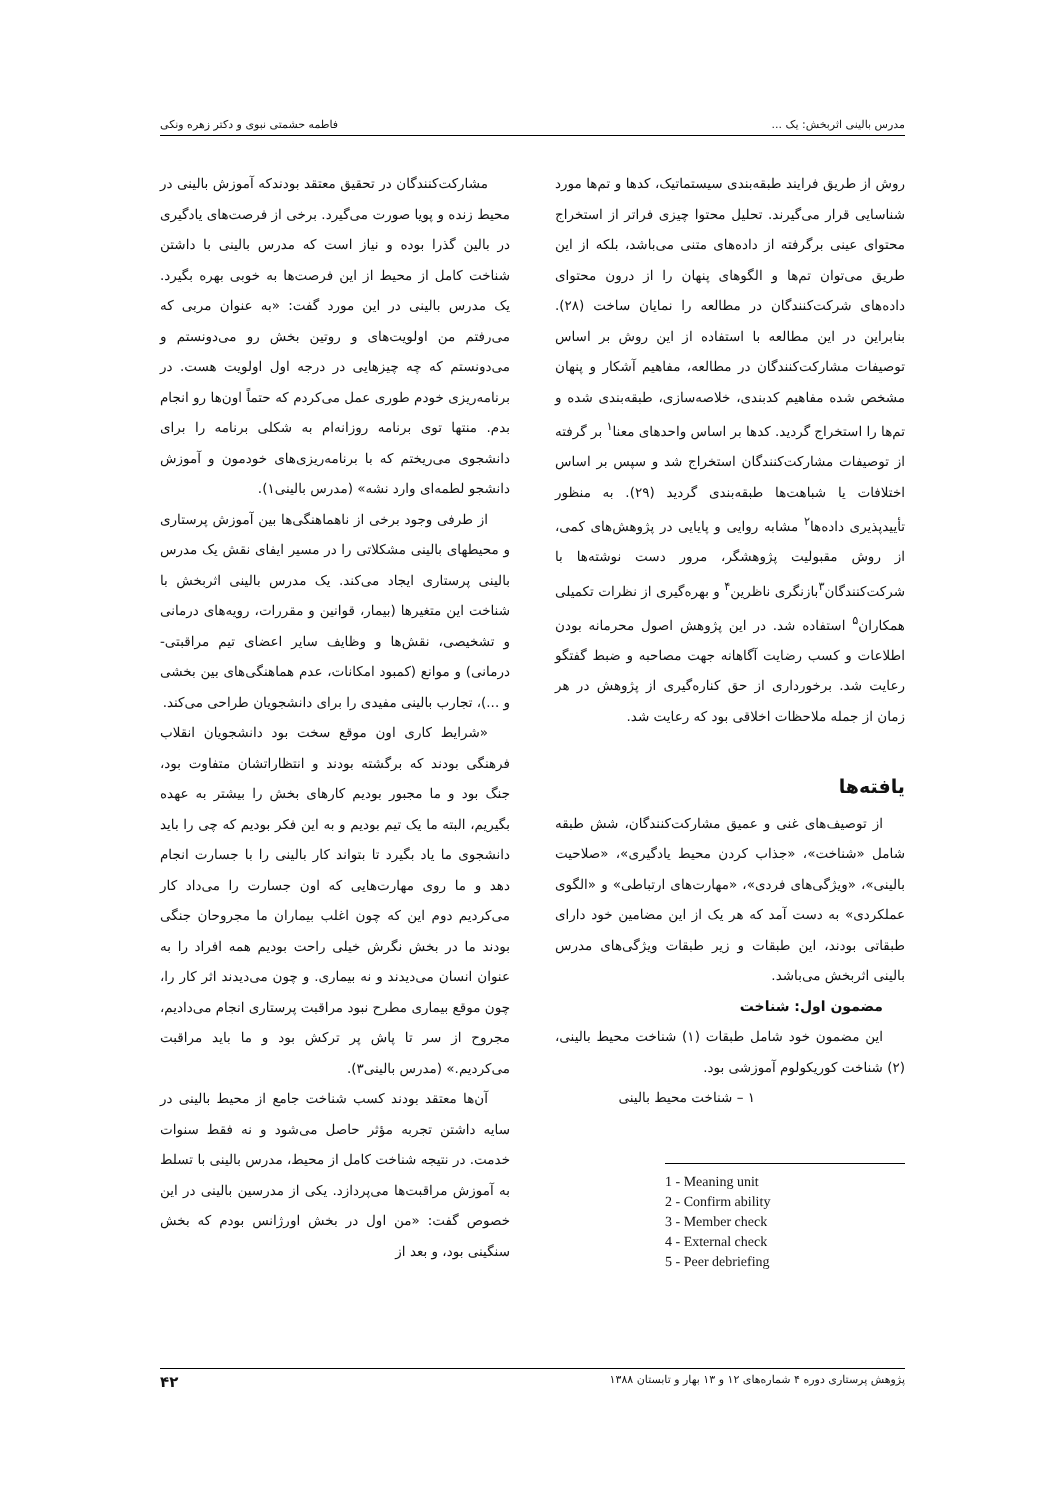مدرس بالینی اثربخش: یک ... فاطمه حشمتی نبوی و دکتر زهره ونکی
روش از طریق فرایند طبقه‌بندی سیستماتیک، کدها و تم‌ها مورد شناسایی قرار می‌گیرند. تحلیل محتوا چیزی فراتر از استخراج محتوای عینی برگرفته از داده‌های متنی می‌باشد، بلکه از این طریق می‌توان تم‌ها و الگوهای پنهان را از درون محتوای داده‌های شرکت‌کنندگان در مطالعه را نمایان ساخت (۲۸). بنابراین در این مطالعه با استفاده از این روش بر اساس توصیفات مشارکت‌کنندگان در مطالعه، مفاهیم آشکار و پنهان مشخص شده مفاهیم کدبندی، خلاصه‌سازی، طبقه‌بندی شده و تم‌ها را استخراج گردید. کدها بر اساس واحدهای معنا<sup>۱</sup> بر گرفته از توصیفات مشارکت‌کنندگان استخراج شد و سپس بر اساس اختلافات یا شباهت‌ها طبقه‌بندی گردید (۲۹). به منظور تأییدپذیری داده‌ها<sup>۲</sup> مشابه روایی و پایایی در پژوهش‌های کمی، از روش مقبولیت پژوهشگر، مرور دست نوشته‌ها با شرکت‌کنندگان<sup>۳</sup>بازنگری ناظرین<sup>۴</sup> و بهره‌گیری از نظرات تکمیلی همکاران<sup>۵</sup> استفاده شد. در این پژوهش اصول محرمانه بودن اطلاعات و کسب رضایت آگاهانه جهت مصاحبه و ضبط گفتگو رعایت شد. برخورداری از حق کناره‌گیری از پژوهش در هر زمان از جمله ملاحظات اخلاقی بود که رعایت شد.
یافته‌ها
از توصیف‌های غنی و عمیق مشارکت‌کنندگان، شش طبقه شامل «شناخت»، «جذاب کردن محیط یادگیری»، «صلاحیت بالینی»، «ویژگی‌های فردی»، «مهارت‌های ارتباطی» و «الگوی عملکردی» به دست آمد که هر یک از این مضامین خود دارای طبقاتی بودند، این طبقات و زیر طبقات ویژگی‌های مدرس بالینی اثربخش می‌باشد.
مضمون اول: شناخت
این مضمون خود شامل طبقات (۱) شناخت محیط بالینی، (۲) شناخت کوریکولوم آموزشی بود.
۱ – شناخت محیط بالینی
1 - Meaning unit
2 - Confirm ability
3 - Member check
4 - External check
5 - Peer debriefing
مشارکت‌کنندگان در تحقیق معتقد بودندکه آموزش بالینی در محیط زنده و پویا صورت می‌گیرد. برخی از فرصت‌های یادگیری در بالین گذرا بوده و نیاز است که مدرس بالینی با داشتن شناخت کامل از محیط از این فرصت‌ها به خوبی بهره بگیرد. یک مدرس بالینی در این مورد گفت: «به عنوان مربی که می‌رفتم من اولویت‌های و روتین بخش رو می‌دونستم و می‌دونستم که چه چیزهایی در درجه اول اولویت هست. در برنامه‌ریزی خودم طوری عمل می‌کردم که حتماً اون‌ها رو انجام بدم. منتها توی برنامه روزانه‌ام به شکلی برنامه را برای دانشجوی می‌ریختم که با برنامه‌ریزی‌های خودمون و آموزش دانشجو لطمه‌ای وارد نشه» (مدرس بالینی۱).
از طرفی وجود برخی از ناهماهنگی‌ها بین آموزش پرستاری و محیطهای بالینی مشکلاتی را در مسیر ایفای نقش یک مدرس بالینی پرستاری ایجاد می‌کند. یک مدرس بالینی اثربخش با شناخت این متغیرها (بیمار، قوانین و مقررات، رویه‌های درمانی و تشخیصی، نقش‌ها و وظایف سایر اعضای تیم مراقبتی- درمانی) و موانع (کمبود امکانات، عدم هماهنگی‌های بین بخشی و ...)، تجارب بالینی مفیدی را برای دانشجویان طراحی می‌کند.
«شرایط کاری اون موقع سخت بود دانشجویان انقلاب فرهنگی بودند که برگشته بودند و انتظاراتشان متفاوت بود، جنگ بود و ما مجبور بودیم کارهای بخش را بیشتر به عهده بگیریم، البته ما یک تیم بودیم و به این فکر بودیم که چی را باید دانشجوی ما یاد بگیرد تا بتواند کار بالینی را با جسارت انجام دهد و ما روی مهارت‌هایی که اون جسارت را می‌داد کار می‌کردیم دوم این که چون اغلب بیماران ما مجروحان جنگی بودند ما در بخش نگرش خیلی راحت بودیم همه افراد را به عنوان انسان می‌دیدند و نه بیماری. و چون می‌دیدند اثر کار را، چون موقع بیماری مطرح نبود مراقبت پرستاری انجام می‌دادیم، مجروح از سر تا پاش پر ترکش بود و ما باید مراقبت می‌کردیم.» (مدرس بالینی۳).
آن‌ها معتقد بودند کسب شناخت جامع از محیط بالینی در سایه داشتن تجربه مؤثر حاصل می‌شود و نه فقط سنوات خدمت. در نتیجه شناخت کامل از محیط، مدرس بالینی با تسلط به آموزش مراقبت‌ها می‌پردازد. یکی از مدرسین بالینی در این خصوص گفت: «من اول در بخش اورژانس بودم که بخش سنگینی بود، و بعد از
پژوهش پرستاری دوره ۴ شماره‌های ۱۲ و ۱۳ بهار و تابستان ۱۳۸۸ ۴۲